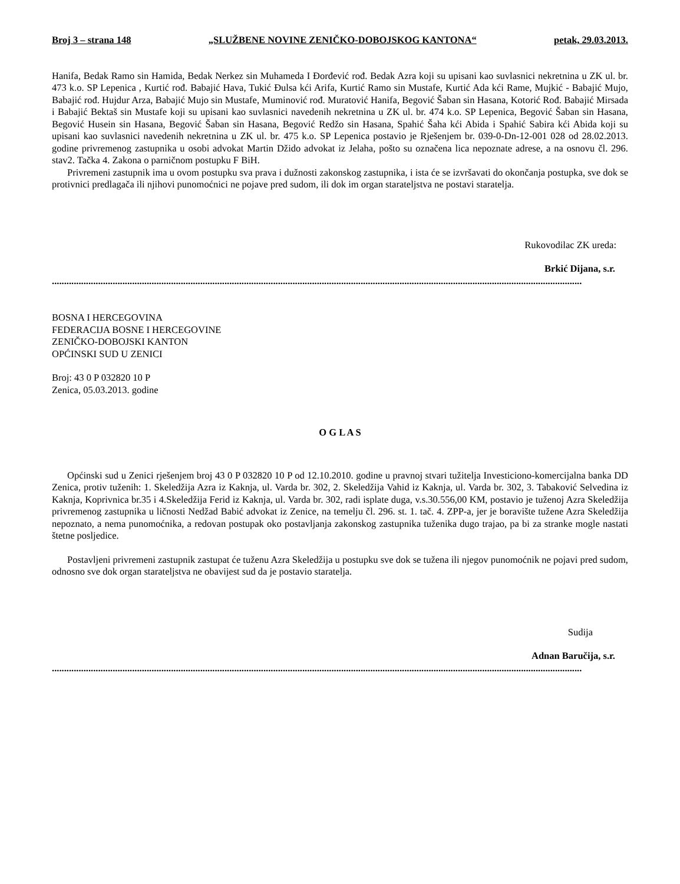Broj 3 – strana 148 „SLUŽBENE NOVINE ZENIČKO-DOBOJSKOG KANTONA“ petak, 29.03.2013.
Hanifa, Bedak Ramo sin Hamida, Bedak Nerkez sin Muhameda I Đorđević rođ. Bedak Azra koji su upisani kao suvlasnici nekretnina u ZK ul. br. 473 k.o. SP Lepenica , Kurtić rođ. Babajić Hava, Tukić Đulsa kći Arifa, Kurtić Ramo sin Mustafe, Kurtić Ada kći Rame, Mujkić - Babajić Mujo, Babajić rođ. Hujdur Arza, Babajić Mujo sin Mustafe, Muminović rođ. Muratović Hanifa, Begović Šaban sin Hasana, Kotorić Rođ. Babajić Mirsada i Babajić Bektaš sin Mustafe koji su upisani kao suvlasnici navedenih nekretnina u ZK ul. br. 474 k.o. SP Lepenica, Begović Šaban sin Hasana, Begović Husein sin Hasana, Begović Šaban sin Hasana, Begović Redžo sin Hasana, Spahić Šaha kći Abida i Spahić Sabira kći Abida koji su upisani kao suvlasnici navedenih nekretnina u ZK ul. br. 475 k.o. SP Lepenica postavio je Rješenjem br. 039-0-Dn-12-001 028 od 28.02.2013. godine privremenog zastupnika u osobi advokat Martin Džido advokat iz Jelaha, pošto su označena lica nepoznate adrese, a na osnovu čl. 296. stav2. Tačka 4. Zakona o parničnom postupku F BiH.
Privremeni zastupnik ima u ovom postupku sva prava i dužnosti zakonskog zastupnika, i ista će se izvršavati do okončanja postupka, sve dok se protivnici predlagača ili njihovi punomoćnici ne pojave pred sudom, ili dok im organ starateljstva ne postavi staratelja.
Rukovodilac ZK ureda:
Brkić Dijana, s.r.
..........................................................................................................................................................................................................................
BOSNA I HERCEGOVINA
FEDERACIJA BOSNE I HERCEGOVINE
ZENIČKO-DOBOJSKI KANTON
OPĆINSKI SUD U ZENICI
Broj: 43 0 P 032820 10 P
Zenica, 05.03.2013. godine
O G L A S
Općinski sud u Zenici rješenjem broj 43 0 P 032820 10 P od 12.10.2010. godine u pravnoj stvari tužitelja Investiciono-komercijalna banka DD Zenica, protiv tuženih: 1. Skeledžija Azra iz Kaknja, ul. Varda br. 302, 2. Skeledžija Vahid iz Kaknja, ul. Varda br. 302, 3. Tabaković Selvedina iz Kaknja, Koprivnica br.35 i 4.Skeledžija Ferid iz Kaknja, ul. Varda br. 302, radi isplate duga, v.s.30.556,00 KM, postavio je tuženoj Azra Skeledžija privremenog zastupnika u ličnosti Nedžad Babić advokat iz Zenice, na temelju čl. 296. st. 1. tač. 4. ZPP-a, jer je boravište tužene Azra Skeledžija nepoznato, a nema punomoćnika, a redovan postupak oko postavljanja zakonskog zastupnika tuženika dugo trajao, pa bi za stranke mogle nastati štetne posljedice.
Postavljeni privremeni zastupnik zastupat će tuženu Azra Skeledžija u postupku sve dok se tužena ili njegov punomoćnik ne pojavi pred sudom, odnosno sve dok organ starateljstva ne obavijest sud da je postavio staratelja.
Sudija
Adnan Baručija, s.r.
..........................................................................................................................................................................................................................